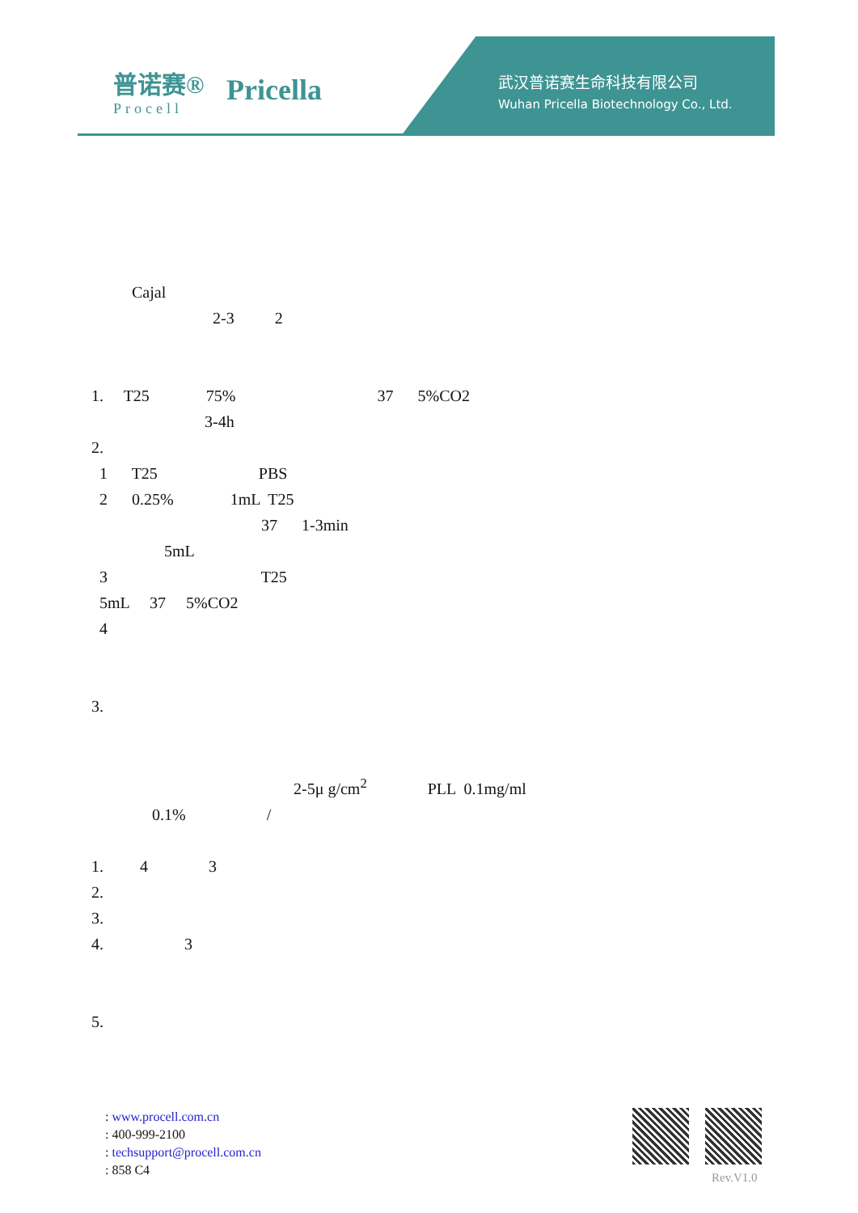普诺赛®
Procell
Pricella
武汉普诺赛生命科技有限公司
Wuhan Pricella Biotechnology Co., Ltd.
Cajal
2-3 2
1. T25 75% 37 5%CO2
3-4h
2.
1 T25 PBS
2 0.25% 1mL T25
37 1-3min
5mL
3 T25
5mL 37 5%CO2
4
3.
2-5μ g/cm<sup>2</sup> PLL 0.1mg/ml
0.1% /
1. 4 3
2.
3.
4. 3
5.
: www.procell.com.cn
: 400-999-2100
: techsupport@procell.com.cn
: 858 C4
Rev.V1.0